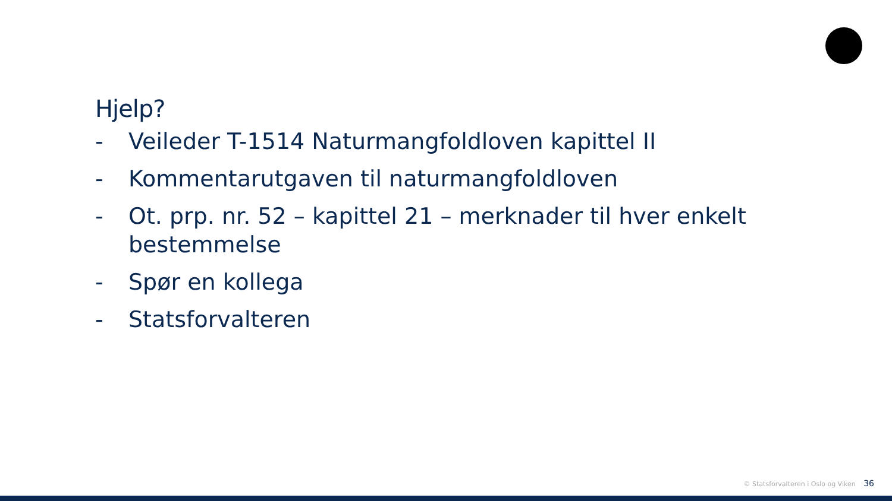Hjelp?
- Veileder T-1514 Naturmangfoldloven kapittel II
- Kommentarutgaven til naturmangfoldloven
- Ot. prp. nr. 52 – kapittel 21 – merknader til hver enkelt bestemmelse
- Spør en kollega
- Statsforvalteren
© Statsforvalteren i Oslo og Viken 36